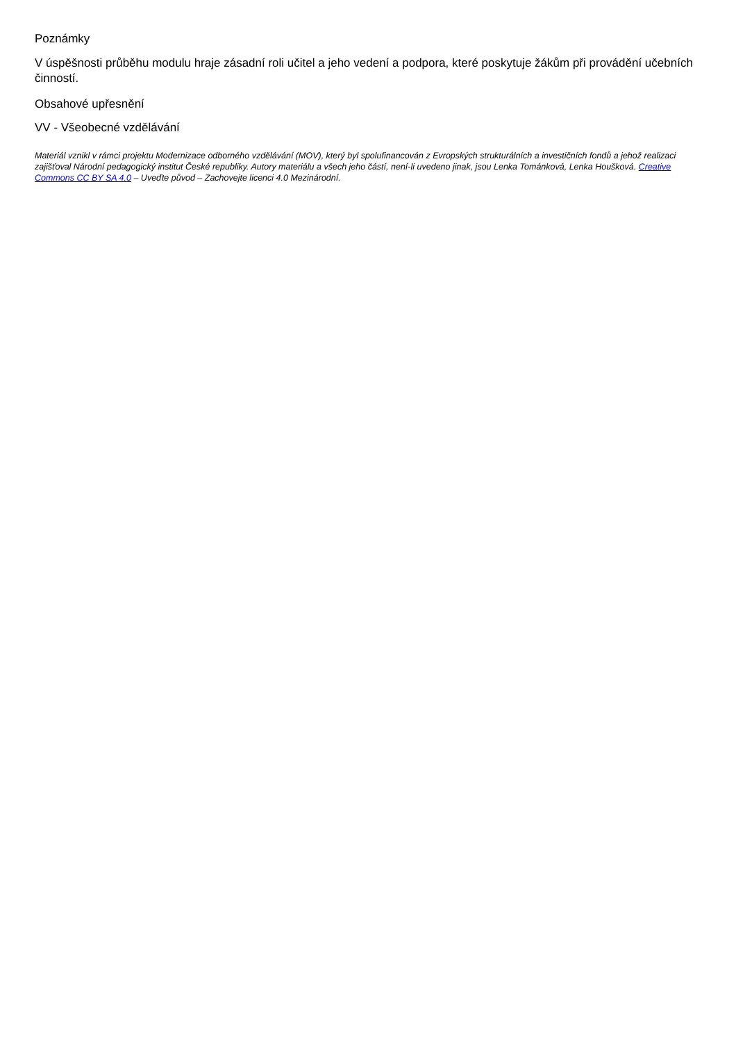Poznámky
V úspěšnosti průběhu modulu hraje zásadní roli učitel a jeho vedení a podpora, které poskytuje žákům při provádění učebních činností.
Obsahové upřesnění
VV - Všeobecné vzdělávání
Materiál vznikl v rámci projektu Modernizace odborného vzdělávání (MOV), který byl spolufinancován z Evropských strukturálních a investičních fondů a jehož realizaci zajišťoval Národní pedagogický institut České republiky. Autory materiálu a všech jeho částí, není-li uvedeno jinak, jsou Lenka Tománková, Lenka Houšková. Creative Commons CC BY SA 4.0 – Uveďte původ – Zachovejte licenci 4.0 Mezinárodní.